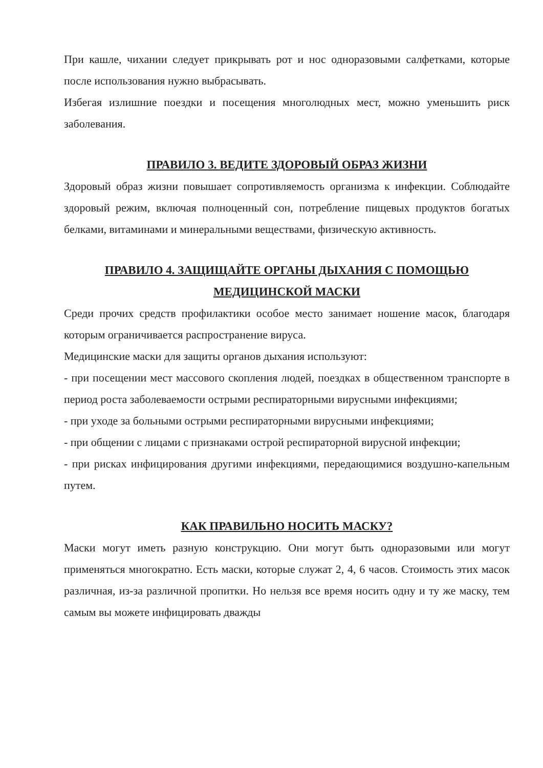При кашле, чихании следует прикрывать рот и нос одноразовыми салфетками, которые после использования нужно выбрасывать.
Избегая излишние поездки и посещения многолюдных мест, можно уменьшить риск заболевания.
ПРАВИЛО 3. ВЕДИТЕ ЗДОРОВЫЙ ОБРАЗ ЖИЗНИ
Здоровый образ жизни повышает сопротивляемость организма к инфекции. Соблюдайте здоровый режим, включая полноценный сон, потребление пищевых продуктов богатых белками, витаминами и минеральными веществами, физическую активность.
ПРАВИЛО 4. ЗАЩИЩАЙТЕ ОРГАНЫ ДЫХАНИЯ С ПОМОЩЬЮ МЕДИЦИНСКОЙ МАСКИ
Среди прочих средств профилактики особое место занимает ношение масок, благодаря которым ограничивается распространение вируса.
Медицинские маски для защиты органов дыхания используют:
- при посещении мест массового скопления людей, поездках в общественном транспорте в период роста заболеваемости острыми респираторными вирусными инфекциями;
- при уходе за больными острыми респираторными вирусными инфекциями;
- при общении с лицами с признаками острой респираторной вирусной инфекции;
- при рисках инфицирования другими инфекциями, передающимися воздушно-капельным путем.
КАК ПРАВИЛЬНО НОСИТЬ МАСКУ?
Маски могут иметь разную конструкцию. Они могут быть одноразовыми или могут применяться многократно. Есть маски, которые служат 2, 4, 6 часов. Стоимость этих масок различная, из-за различной пропитки. Но нельзя все время носить одну и ту же маску, тем самым вы можете инфицировать дважды